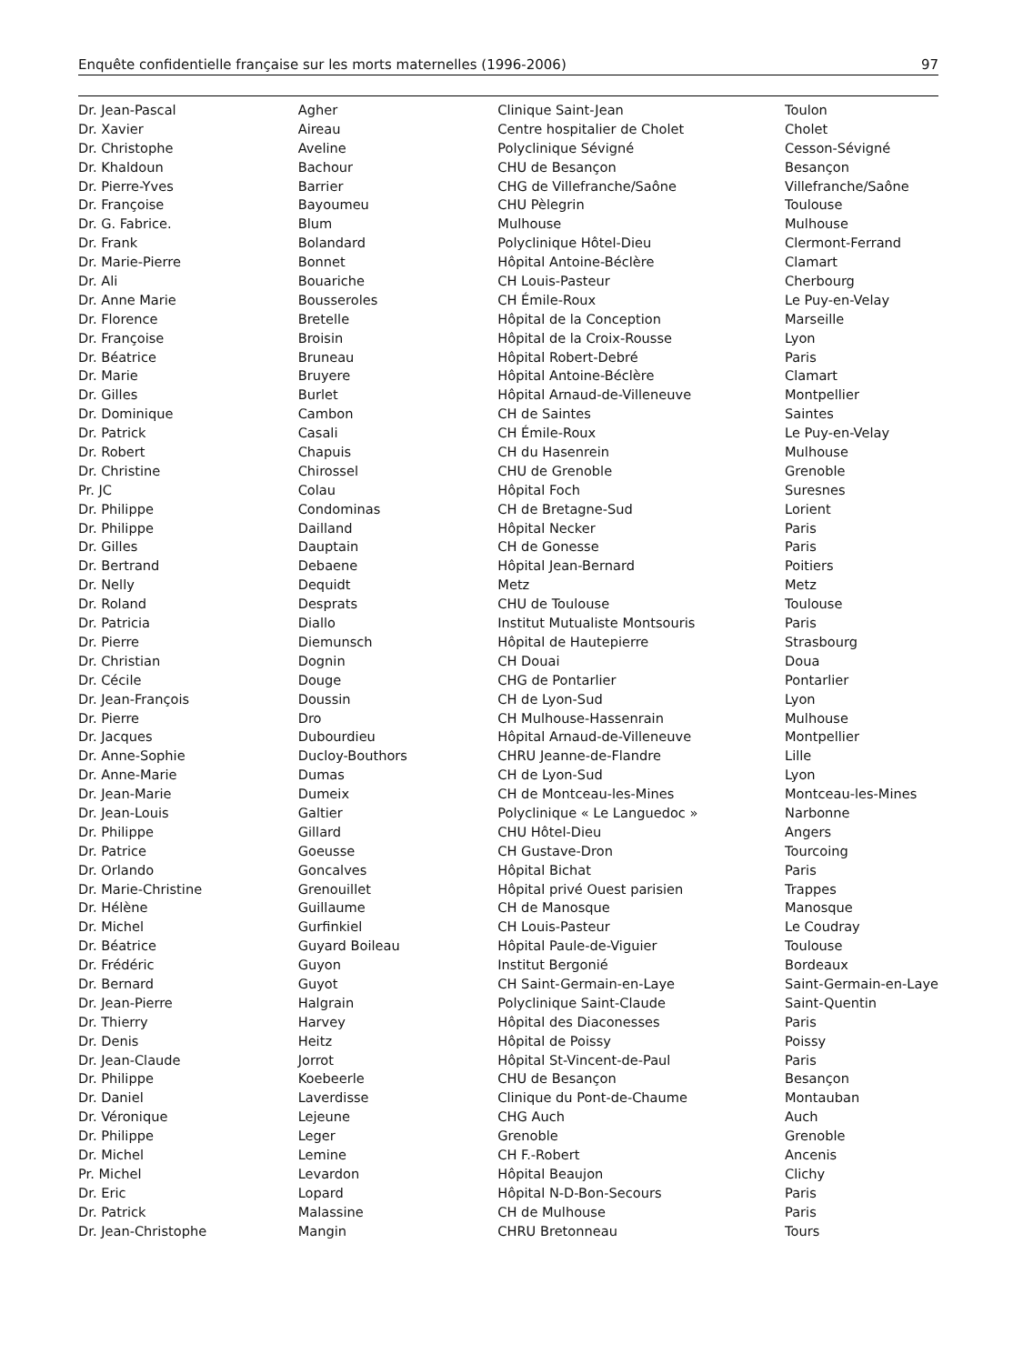Enquête confidentielle française sur les morts maternelles (1996-2006) 97
| Dr. Jean-Pascal | Agher | Clinique Saint-Jean | Toulon |
| Dr. Xavier | Aireau | Centre hospitalier de Cholet | Cholet |
| Dr. Christophe | Aveline | Polyclinique Sévigné | Cesson-Sévigné |
| Dr. Khaldoun | Bachour | CHU de Besançon | Besançon |
| Dr. Pierre-Yves | Barrier | CHG de Villefranche/Saône | Villefranche/Saône |
| Dr. Françoise | Bayoumeu | CHU Pèlegrin | Toulouse |
| Dr. G. Fabrice. | Blum | Mulhouse | Mulhouse |
| Dr. Frank | Bolandard | Polyclinique Hôtel-Dieu | Clermont-Ferrand |
| Dr. Marie-Pierre | Bonnet | Hôpital Antoine-Béclère | Clamart |
| Dr. Ali | Bouariche | CH Louis-Pasteur | Cherbourg |
| Dr. Anne Marie | Bousseroles | CH Émile-Roux | Le Puy-en-Velay |
| Dr. Florence | Bretelle | Hôpital de la Conception | Marseille |
| Dr. Françoise | Broisin | Hôpital de la Croix-Rousse | Lyon |
| Dr. Béatrice | Bruneau | Hôpital Robert-Debré | Paris |
| Dr. Marie | Bruyere | Hôpital Antoine-Béclère | Clamart |
| Dr. Gilles | Burlet | Hôpital Arnaud-de-Villeneuve | Montpellier |
| Dr. Dominique | Cambon | CH de Saintes | Saintes |
| Dr. Patrick | Casali | CH Émile-Roux | Le Puy-en-Velay |
| Dr. Robert | Chapuis | CH du Hasenrein | Mulhouse |
| Dr. Christine | Chirossel | CHU de Grenoble | Grenoble |
| Pr. JC | Colau | Hôpital Foch | Suresnes |
| Dr. Philippe | Condominas | CH de Bretagne-Sud | Lorient |
| Dr. Philippe | Dailland | Hôpital Necker | Paris |
| Dr. Gilles | Dauptain | CH de Gonesse | Paris |
| Dr. Bertrand | Debaene | Hôpital Jean-Bernard | Poitiers |
| Dr. Nelly | Dequidt | Metz | Metz |
| Dr. Roland | Desprats | CHU de Toulouse | Toulouse |
| Dr. Patricia | Diallo | Institut Mutualiste Montsouris | Paris |
| Dr. Pierre | Diemunsch | Hôpital de Hautepierre | Strasbourg |
| Dr. Christian | Dognin | CH Douai | Doua |
| Dr. Cécile | Douge | CHG de Pontarlier | Pontarlier |
| Dr. Jean-François | Doussin | CH de Lyon-Sud | Lyon |
| Dr. Pierre | Dro | CH Mulhouse-Hassenrain | Mulhouse |
| Dr. Jacques | Dubourdieu | Hôpital Arnaud-de-Villeneuve | Montpellier |
| Dr. Anne-Sophie | Ducloy-Bouthors | CHRU Jeanne-de-Flandre | Lille |
| Dr. Anne-Marie | Dumas | CH de Lyon-Sud | Lyon |
| Dr. Jean-Marie | Dumeix | CH de Montceau-les-Mines | Montceau-les-Mines |
| Dr. Jean-Louis | Galtier | Polyclinique « Le Languedoc » | Narbonne |
| Dr. Philippe | Gillard | CHU Hôtel-Dieu | Angers |
| Dr. Patrice | Goeusse | CH Gustave-Dron | Tourcoing |
| Dr. Orlando | Goncalves | Hôpital Bichat | Paris |
| Dr. Marie-Christine | Grenouillet | Hôpital privé Ouest parisien | Trappes |
| Dr. Hélène | Guillaume | CH de Manosque | Manosque |
| Dr. Michel | Gurfinkiel | CH Louis-Pasteur | Le Coudray |
| Dr. Béatrice | Guyard Boileau | Hôpital Paule-de-Viguier | Toulouse |
| Dr. Frédéric | Guyon | Institut Bergonié | Bordeaux |
| Dr. Bernard | Guyot | CH Saint-Germain-en-Laye | Saint-Germain-en-Laye |
| Dr. Jean-Pierre | Halgrain | Polyclinique Saint-Claude | Saint-Quentin |
| Dr. Thierry | Harvey | Hôpital des Diaconesses | Paris |
| Dr. Denis | Heitz | Hôpital de Poissy | Poissy |
| Dr. Jean-Claude | Jorrot | Hôpital St-Vincent-de-Paul | Paris |
| Dr. Philippe | Koebeerle | CHU de Besançon | Besançon |
| Dr. Daniel | Laverdisse | Clinique du Pont-de-Chaume | Montauban |
| Dr. Véronique | Lejeune | CHG Auch | Auch |
| Dr. Philippe | Leger | Grenoble | Grenoble |
| Dr. Michel | Lemine | CH F.-Robert | Ancenis |
| Pr. Michel | Levardon | Hôpital Beaujon | Clichy |
| Dr. Eric | Lopard | Hôpital N-D-Bon-Secours | Paris |
| Dr. Patrick | Malassine | CH de Mulhouse | Paris |
| Dr. Jean-Christophe | Mangin | CHRU Bretonneau | Tours |